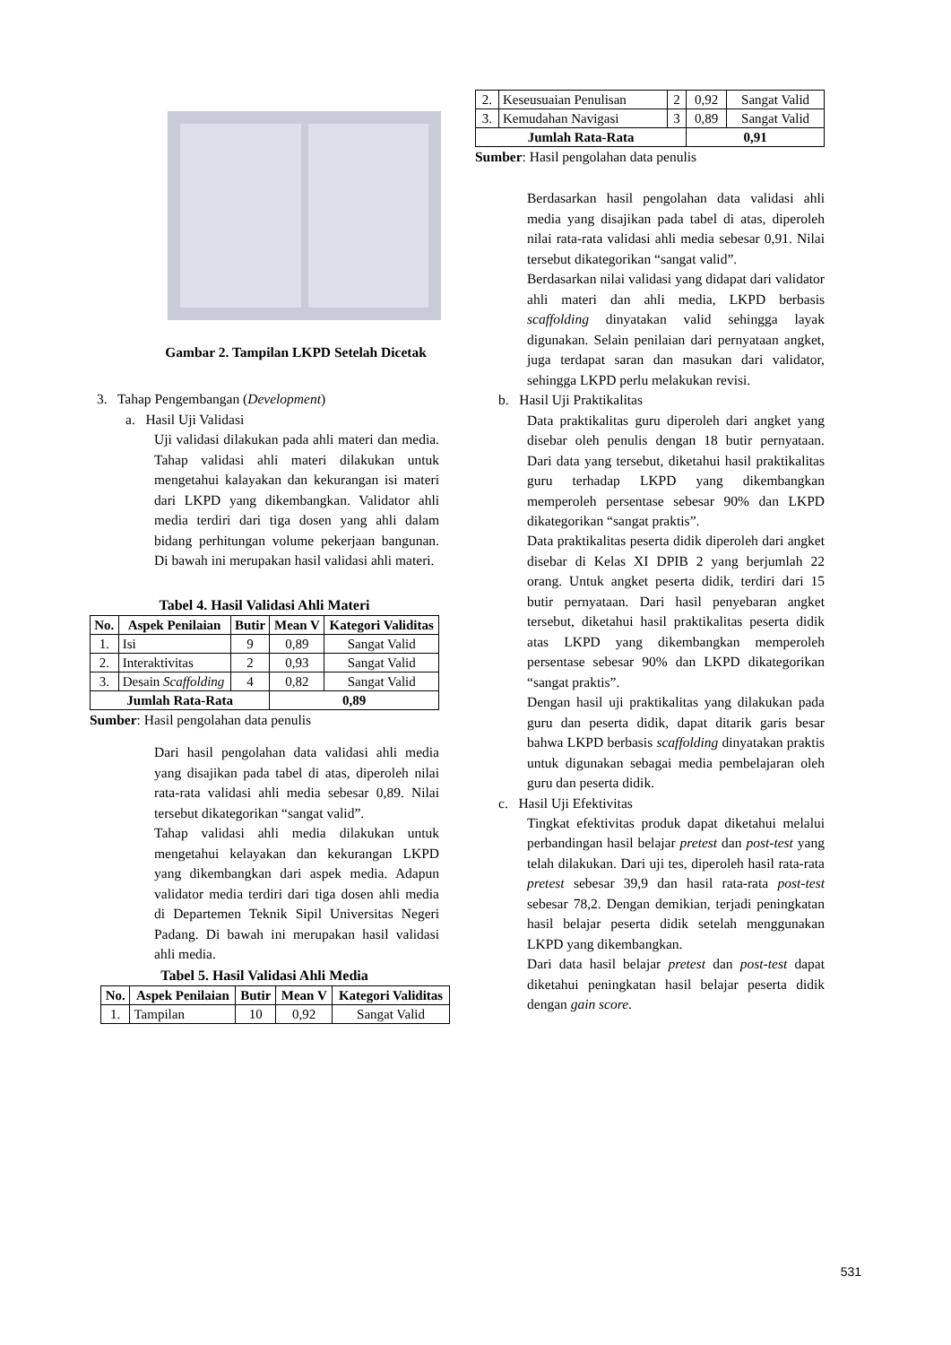Gambar 2. Tampilan LKPD Setelah Dicetak
3. Tahap Pengembangan (Development)
a. Hasil Uji Validasi
Uji validasi dilakukan pada ahli materi dan media. Tahap validasi ahli materi dilakukan untuk mengetahui kalayakan dan kekurangan isi materi dari LKPD yang dikembangkan. Validator ahli media terdiri dari tiga dosen yang ahli dalam bidang perhitungan volume pekerjaan bangunan. Di bawah ini merupakan hasil validasi ahli materi.
Tabel 4. Hasil Validasi Ahli Materi
| No. | Aspek Penilaian | Butir | Mean V | Kategori Validitas |
| --- | --- | --- | --- | --- |
| 1. | Isi | 9 | 0,89 | Sangat Valid |
| 2. | Interaktivitas | 2 | 0,93 | Sangat Valid |
| 3. | Desain Scaffolding | 4 | 0,82 | Sangat Valid |
| Jumlah Rata-Rata | | | 0,89 | |
Sumber: Hasil pengolahan data penulis
Dari hasil pengolahan data validasi ahli media yang disajikan pada tabel di atas, diperoleh nilai rata-rata validasi ahli media sebesar 0,89. Nilai tersebut dikategorikan “sangat valid”.
Tahap validasi ahli media dilakukan untuk mengetahui kelayakan dan kekurangan LKPD yang dikembangkan dari aspek media. Adapun validator media terdiri dari tiga dosen ahli media di Departemen Teknik Sipil Universitas Negeri Padang. Di bawah ini merupakan hasil validasi ahli media.
Tabel 5. Hasil Validasi Ahli Media
| No. | Aspek Penilaian | Butir | Mean V | Kategori Validitas |
| --- | --- | --- | --- | --- |
| 1. | Tampilan | 10 | 0,92 | Sangat Valid |
| 2. | Keseusuaian Penulisan | 2 | 0,92 | Sangat Valid |
| 3. | Kemudahan Navigasi | 3 | 0,89 | Sangat Valid |
| Jumlah Rata-Rata | | | 0,91 | |
Sumber: Hasil pengolahan data penulis
Berdasarkan hasil pengolahan data validasi ahli media yang disajikan pada tabel di atas, diperoleh nilai rata-rata validasi ahli media sebesar 0,91. Nilai tersebut dikategorikan “sangat valid”.
Berdasarkan nilai validasi yang didapat dari validator ahli materi dan ahli media, LKPD berbasis scaffolding dinyatakan valid sehingga layak digunakan. Selain penilaian dari pernyataan angket, juga terdapat saran dan masukan dari validator, sehingga LKPD perlu melakukan revisi.
b. Hasil Uji Praktikalitas
Data praktikalitas guru diperoleh dari angket yang disebar oleh penulis dengan 18 butir pernyataan. Dari data yang tersebut, diketahui hasil praktikalitas guru terhadap LKPD yang dikembangkan memperoleh persentase sebesar 90% dan LKPD dikategorikan “sangat praktis”.
Data praktikalitas peserta didik diperoleh dari angket disebar di Kelas XI DPIB 2 yang berjumlah 22 orang. Untuk angket peserta didik, terdiri dari 15 butir pernyataan. Dari hasil penyebaran angket tersebut, diketahui hasil praktikalitas peserta didik atas LKPD yang dikembangkan memperoleh persentase sebesar 90% dan LKPD dikategorikan “sangat praktis”.
Dengan hasil uji praktikalitas yang dilakukan pada guru dan peserta didik, dapat ditarik garis besar bahwa LKPD berbasis scaffolding dinyatakan praktis untuk digunakan sebagai media pembelajaran oleh guru dan peserta didik.
c. Hasil Uji Efektivitas
Tingkat efektivitas produk dapat diketahui melalui perbandingan hasil belajar pretest dan post-test yang telah dilakukan. Dari uji tes, diperoleh hasil rata-rata pretest sebesar 39,9 dan hasil rata-rata post-test sebesar 78,2. Dengan demikian, terjadi peningkatan hasil belajar peserta didik setelah menggunakan LKPD yang dikembangkan.
Dari data hasil belajar pretest dan post-test dapat diketahui peningkatan hasil belajar peserta didik dengan gain score.
531